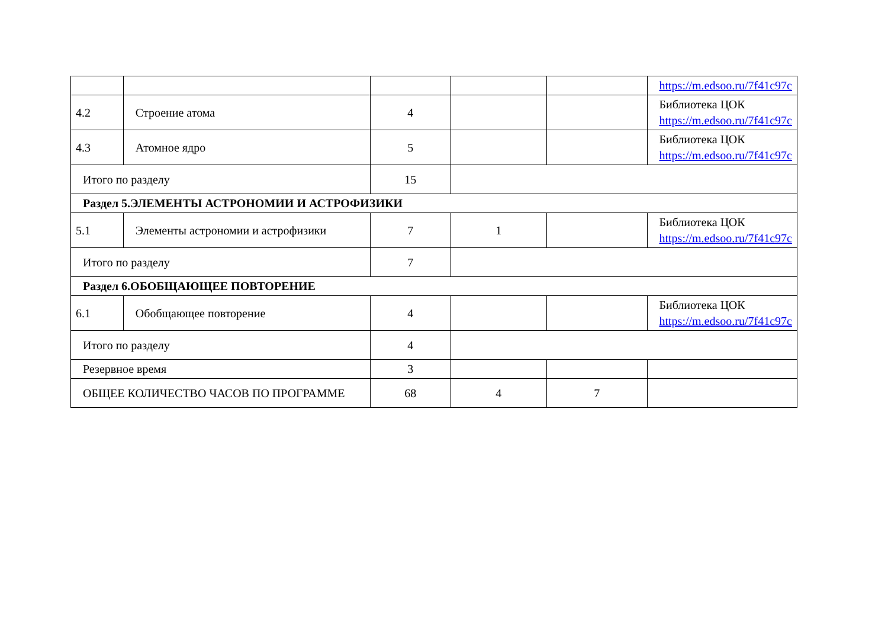| | | | | | https://m.edsoo.ru/7f41c97c |
| 4.2 | Строение атома | 4 | | | Библиотека ЦОК https://m.edsoo.ru/7f41c97c |
| 4.3 | Атомное ядро | 5 | | | Библиотека ЦОК https://m.edsoo.ru/7f41c97c |
| Итого по разделу | | 15 | | | |
| Раздел 5.ЭЛЕМЕНТЫ АСТРОНОМИИ И АСТРОФИЗИКИ | | | | | |
| 5.1 | Элементы астрономии и астрофизики | 7 | 1 | | Библиотека ЦОК https://m.edsoo.ru/7f41c97c |
| Итого по разделу | | 7 | | | |
| Раздел 6.ОБОБЩАЮЩЕЕ ПОВТОРЕНИЕ | | | | | |
| 6.1 | Обобщающее повторение | 4 | | | Библиотека ЦОК https://m.edsoo.ru/7f41c97c |
| Итого по разделу | | 4 | | | |
| Резервное время | | 3 | | | |
| ОБЩЕЕ КОЛИЧЕСТВО ЧАСОВ ПО ПРОГРАММЕ | | 68 | 4 | 7 | |